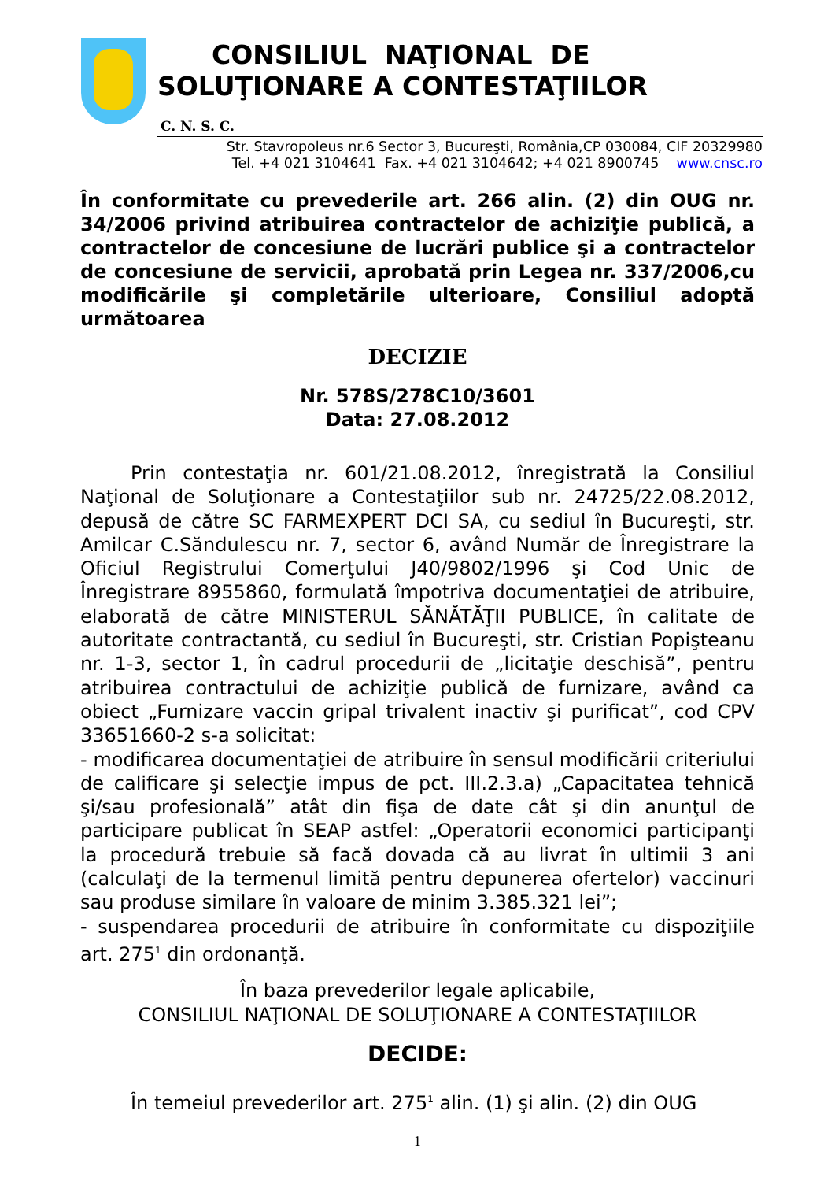CONSILIUL NAŢIONAL DE
SOLUŢIONARE A CONTESTAŢIILOR
C. N. S. C.
Str. Stavropoleus nr.6 Sector 3, Bucureşti, România,CP 030084, CIF 20329980
Tel. +4 021 3104641 Fax. +4 021 3104642; +4 021 8900745 www.cnsc.ro
În conformitate cu prevederile art. 266 alin. (2) din OUG nr. 34/2006 privind atribuirea contractelor de achiziţie publică, a contractelor de concesiune de lucrări publice şi a contractelor de concesiune de servicii, aprobată prin Legea nr. 337/2006,cu modificările şi completările ulterioare, Consiliul adoptă următoarea
DECIZIE
Nr. 578S/278C10/3601
Data: 27.08.2012
Prin contestaţia nr. 601/21.08.2012, înregistrată la Consiliul Naţional de Soluţionare a Contestaţiilor sub nr. 24725/22.08.2012, depusă de către SC FARMEXPERT DCI SA, cu sediul în Bucureşti, str. Amilcar C.Săndulescu nr. 7, sector 6, având Număr de Înregistrare la Oficiul Registrului Comerţului J40/9802/1996 şi Cod Unic de Înregistrare 8955860, formulată împotriva documentaţiei de atribuire, elaborată de către MINISTERUL SĂNĂTĂŢII PUBLICE, în calitate de autoritate contractantă, cu sediul în Bucureşti, str. Cristian Popişteanu nr. 1-3, sector 1, în cadrul procedurii de „licitaţie deschisă”, pentru atribuirea contractului de achiziţie publică de furnizare, având ca obiect „Furnizare vaccin gripal trivalent inactiv şi purificat”, cod CPV 33651660-2 s-a solicitat:
- modificarea documentaţiei de atribuire în sensul modificării criteriului de calificare şi selecţie impus de pct. III.2.3.a) „Capacitatea tehnică şi/sau profesională” atât din fişa de date cât şi din anunţul de participare publicat în SEAP astfel: „Operatorii economici participanţi la procedură trebuie să facă dovada că au livrat în ultimii 3 ani (calculaţi de la termenul limită pentru depunerea ofertelor) vaccinuri sau produse similare în valoare de minim 3.385.321 lei”;
- suspendarea procedurii de atribuire în conformitate cu dispoziţiile art. 275<sup>1</sup> din ordonanţă.
În baza prevederilor legale aplicabile,
CONSILIUL NAŢIONAL DE SOLUŢIONARE A CONTESTAŢIILOR
DECIDE:
În temeiul prevederilor art. 275<sup>1</sup> alin. (1) şi alin. (2) din OUG
1